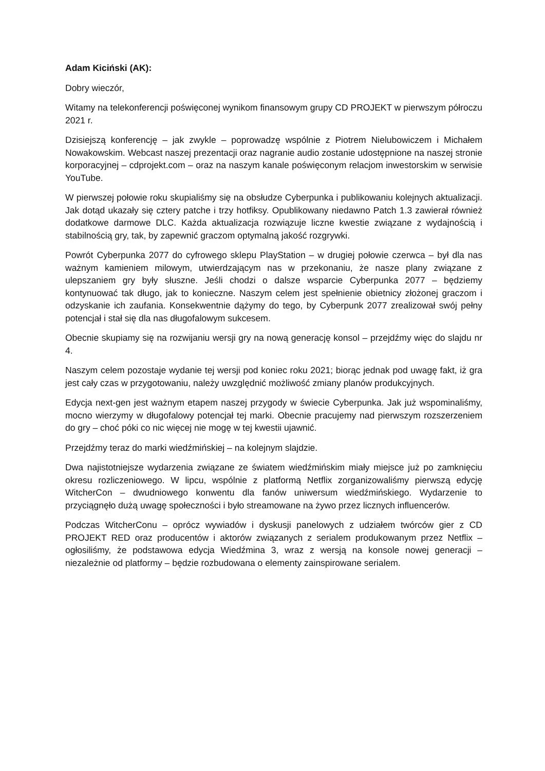Adam Kiciński (AK):
Dobry wieczór,
Witamy na telekonferencji poświęconej wynikom finansowym grupy CD PROJEKT w pierwszym półroczu 2021 r.
Dzisiejszą konferencję – jak zwykle – poprowadzę wspólnie z Piotrem Nielubowiczem i Michałem Nowakowskim. Webcast naszej prezentacji oraz nagranie audio zostanie udostępnione na naszej stronie korporacyjnej – cdprojekt.com – oraz na naszym kanale poświęconym relacjom inwestorskim w serwisie YouTube.
W pierwszej połowie roku skupialiśmy się na obsłudze Cyberpunka i publikowaniu kolejnych aktualizacji. Jak dotąd ukazały się cztery patche i trzy hotfiksy. Opublikowany niedawno Patch 1.3 zawierał również dodatkowe darmowe DLC. Każda aktualizacja rozwiązuje liczne kwestie związane z wydajnością i stabilnością gry, tak, by zapewnić graczom optymalną jakość rozgrywki.
Powrót Cyberpunka 2077 do cyfrowego sklepu PlayStation – w drugiej połowie czerwca – był dla nas ważnym kamieniem milowym, utwierdzającym nas w przekonaniu, że nasze plany związane z ulepszaniem gry były słuszne. Jeśli chodzi o dalsze wsparcie Cyberpunka 2077 – będziemy kontynuować tak długo, jak to konieczne. Naszym celem jest spełnienie obietnicy złożonej graczom i odzyskanie ich zaufania. Konsekwentnie dążymy do tego, by Cyberpunk 2077 zrealizował swój pełny potencjał i stał się dla nas długofalowym sukcesem.
Obecnie skupiamy się na rozwijaniu wersji gry na nową generację konsol – przejdźmy więc do slajdu nr 4.
Naszym celem pozostaje wydanie tej wersji pod koniec roku 2021; biorąc jednak pod uwagę fakt, iż gra jest cały czas w przygotowaniu, należy uwzględnić możliwość zmiany planów produkcyjnych.
Edycja next-gen jest ważnym etapem naszej przygody w świecie Cyberpunka. Jak już wspominaliśmy, mocno wierzymy w długofalowy potencjał tej marki. Obecnie pracujemy nad pierwszym rozszerzeniem do gry – choć póki co nic więcej nie mogę w tej kwestii ujawnić.
Przejdźmy teraz do marki wiedźmińskiej – na kolejnym slajdzie.
Dwa najistotniejsze wydarzenia związane ze światem wiedźmińskim miały miejsce już po zamknięciu okresu rozliczeniowego. W lipcu, wspólnie z platformą Netflix zorganizowaliśmy pierwszą edycję WitcherCon – dwudniowego konwentu dla fanów uniwersum wiedźmińskiego. Wydarzenie to przyciągnęło dużą uwagę społeczności i było streamowane na żywo przez licznych influencerów.
Podczas WitcherConu – oprócz wywiadów i dyskusji panelowych z udziałem twórców gier z CD PROJEKT RED oraz producentów i aktorów związanych z serialem produkowanym przez Netflix – ogłosiliśmy, że podstawowa edycja Wiedźmina 3, wraz z wersją na konsole nowej generacji – niezależnie od platformy – będzie rozbudowana o elementy zainspirowane serialem.